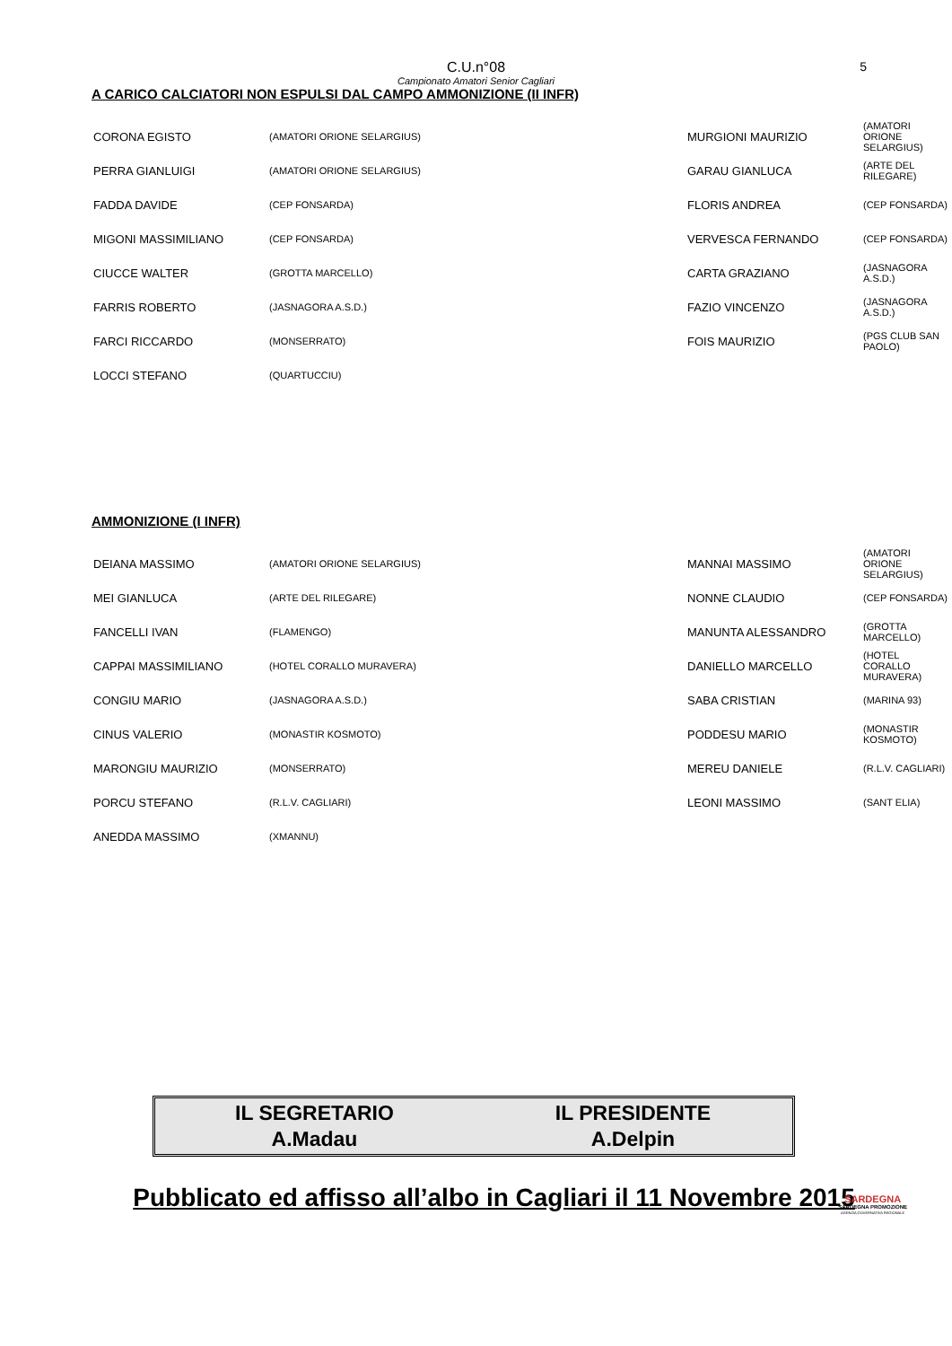C.U.n°08
Campionato Amatori Senior Cagliari
5
A CARICO CALCIATORI NON ESPULSI DAL CAMPO AMMONIZIONE (II INFR)
| CORONA EGISTO | (AMATORI ORIONE SELARGIUS) | MURGIONI MAURIZIO | (AMATORI ORIONE SELARGIUS) |
| PERRA GIANLUIGI | (AMATORI ORIONE SELARGIUS) | GARAU GIANLUCA | (ARTE DEL RILEGARE) |
| FADDA DAVIDE | (CEP FONSARDA) | FLORIS ANDREA | (CEP FONSARDA) |
| MIGONI MASSIMILIANO | (CEP FONSARDA) | VERVESCA FERNANDO | (CEP FONSARDA) |
| CIUCCE WALTER | (GROTTA MARCELLO) | CARTA GRAZIANO | (JASNAGORA A.S.D.) |
| FARRIS ROBERTO | (JASNAGORA A.S.D.) | FAZIO VINCENZO | (JASNAGORA A.S.D.) |
| FARCI RICCARDO | (MONSERRATO) | FOIS MAURIZIO | (PGS CLUB SAN PAOLO) |
| LOCCI STEFANO | (QUARTUCCIU) | | |
AMMONIZIONE (I INFR)
| DEIANA MASSIMO | (AMATORI ORIONE SELARGIUS) | MANNAI MASSIMO | (AMATORI ORIONE SELARGIUS) |
| MEI GIANLUCA | (ARTE DEL RILEGARE) | NONNE CLAUDIO | (CEP FONSARDA) |
| FANCELLI IVAN | (FLAMENGO) | MANUNTA ALESSANDRO | (GROTTA MARCELLO) |
| CAPPAI MASSIMILIANO | (HOTEL CORALLO MURAVERA) | DANIELLO MARCELLO | (HOTEL CORALLO MURAVERA) |
| CONGIU MARIO | (JASNAGORA A.S.D.) | SABA CRISTIAN | (MARINA 93) |
| CINUS VALERIO | (MONASTIR KOSMOTO) | PODDESU MARIO | (MONASTIR KOSMOTO) |
| MARONGIU MAURIZIO | (MONSERRATO) | MEREU DANIELE | (R.L.V. CAGLIARI) |
| PORCU STEFANO | (R.L.V. CAGLIARI) | LEONI MASSIMO | (SANT ELIA) |
| ANEDDA MASSIMO | (XMANNU) | | |
IL SEGRETARIO
A.Madau
IL PRESIDENTE
A.Delpin
Pubblicato ed affisso all’albo in Cagliari il 11 Novembre 2015
SARDEGNA
SARDEGNA PROMOZIONE
AGENZIA GOVERNATIVA REGIONALE